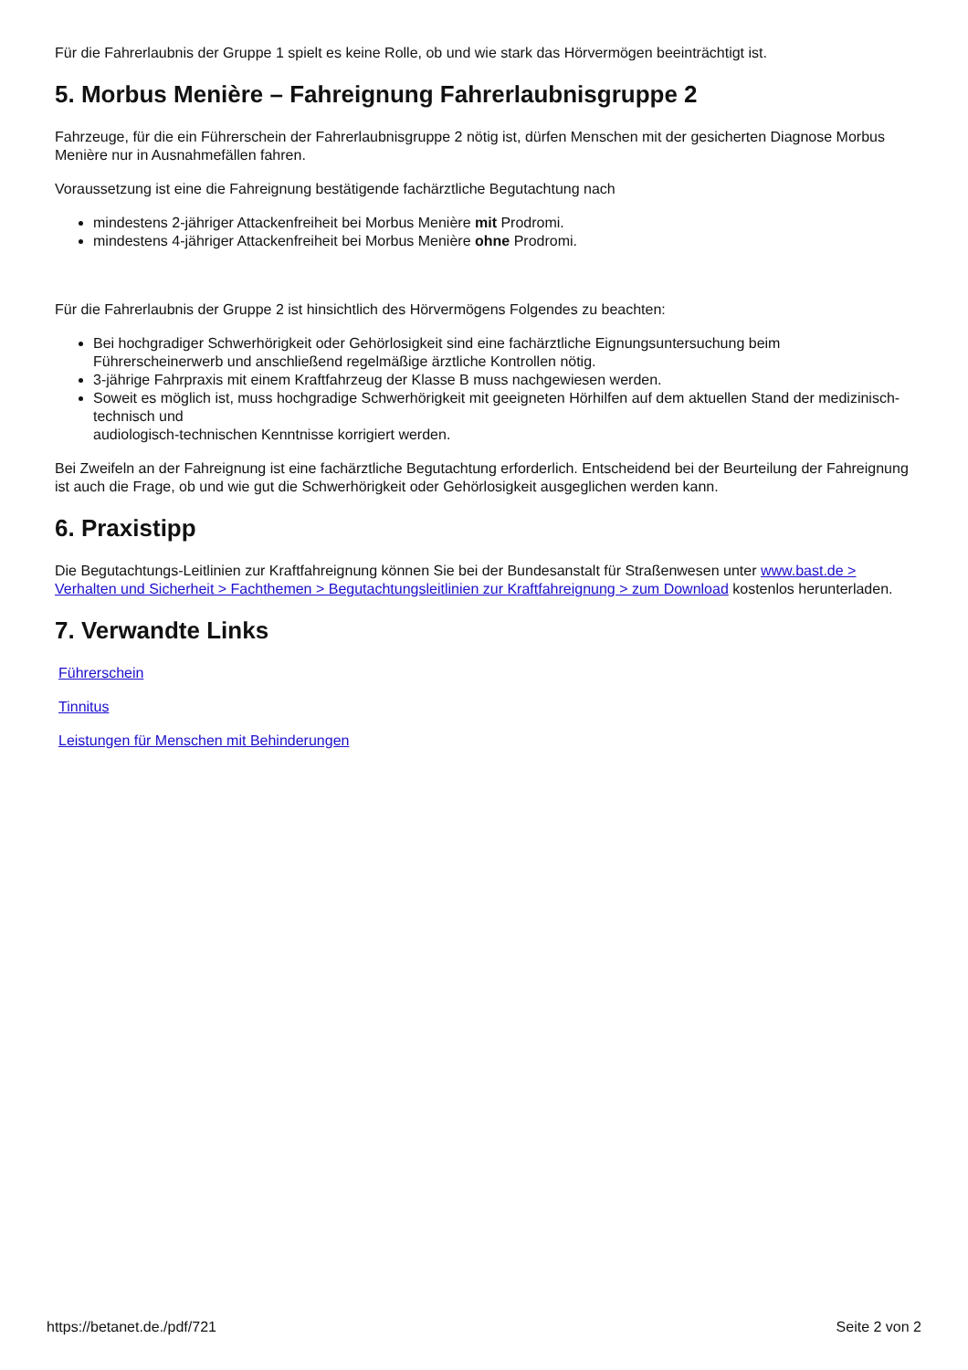Für die Fahrerlaubnis der Gruppe 1 spielt es keine Rolle, ob und wie stark das Hörvermögen beeinträchtigt ist.
5. Morbus Menière – Fahreignung Fahrerlaubnisgruppe 2
Fahrzeuge, für die ein Führerschein der Fahrerlaubnisgruppe 2 nötig ist, dürfen Menschen mit der gesicherten Diagnose Morbus Menière nur in Ausnahmefällen fahren.
Voraussetzung ist eine die Fahreignung bestätigende fachärztliche Begutachtung nach
mindestens 2-jähriger Attackenfreiheit bei Morbus Menière mit Prodromi.
mindestens 4-jähriger Attackenfreiheit bei Morbus Menière ohne Prodromi.
Für die Fahrerlaubnis der Gruppe 2 ist hinsichtlich des Hörvermögens Folgendes zu beachten:
Bei hochgradiger Schwerhörigkeit oder Gehörlosigkeit sind eine fachärztliche Eignungsuntersuchung beim Führerscheinerwerb und anschließend regelmäßige ärztliche Kontrollen nötig.
3-jährige Fahrpraxis mit einem Kraftfahrzeug der Klasse B muss nachgewiesen werden.
Soweit es möglich ist, muss hochgradige Schwerhörigkeit mit geeigneten Hörhilfen auf dem aktuellen Stand der medizinisch-technisch und
audiologisch-technischen Kenntnisse korrigiert werden.
Bei Zweifeln an der Fahreignung ist eine fachärztliche Begutachtung erforderlich. Entscheidend bei der Beurteilung der Fahreignung ist auch die Frage, ob und wie gut die Schwerhörigkeit oder Gehörlosigkeit ausgeglichen werden kann.
6. Praxistipp
Die Begutachtungs-Leitlinien zur Kraftfahreignung können Sie bei der Bundesanstalt für Straßenwesen unter www.bast.de > Verhalten und Sicherheit > Fachthemen > Begutachtungsleitlinien zur Kraftfahreignung > zum Download kostenlos herunterladen.
7. Verwandte Links
Führerschein
Tinnitus
Leistungen für Menschen mit Behinderungen
https://betanet.de./pdf/721 Seite 2 von 2